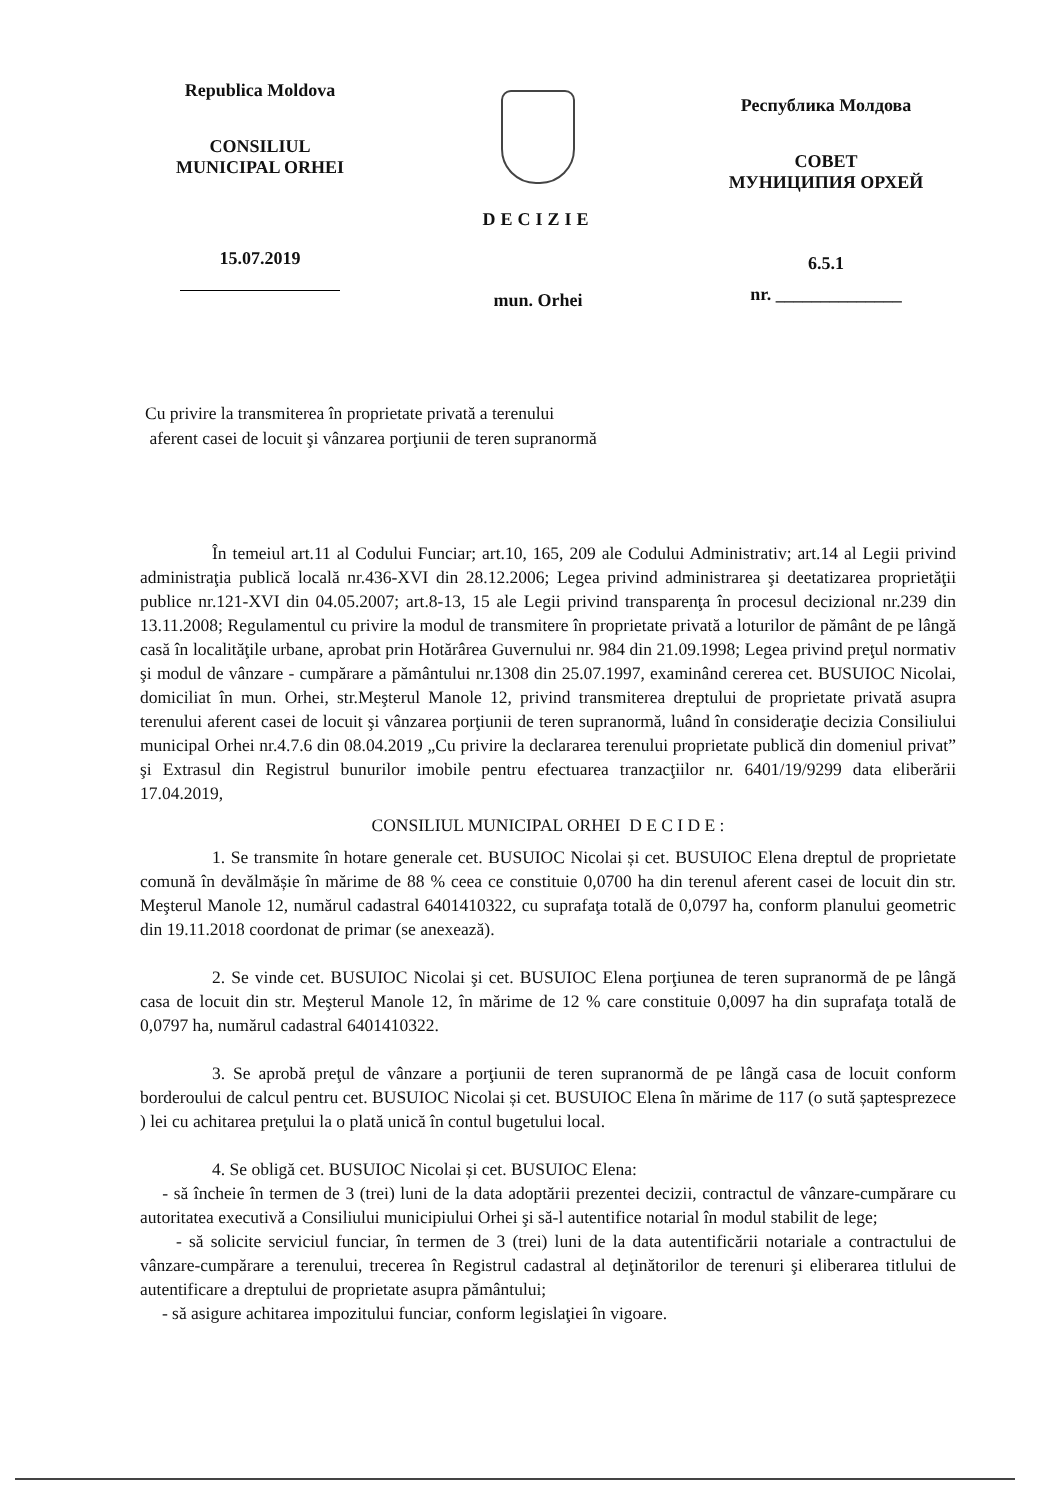Republica Moldova
CONSILIUL
MUNICIPAL ORHEI
15.07.2019
DECIZIE
mun. Orhei
Республика Молдова
СОВЕТ
МУНИЦИПИЯ ОРХЕЙ
6.5.1
nr. ______________
Cu privire la transmiterea în proprietate privată a terenului
aferent casei de locuit şi vânzarea porţiunii de teren supranormă
În temeiul art.11 al Codului Funciar; art.10, 165, 209 ale Codului Administrativ; art.14 al Legii privind administraţia publică locală nr.436-XVI din 28.12.2006; Legea privind administrarea şi deetatizarea proprietăţii publice nr.121-XVI din 04.05.2007; art.8-13, 15 ale Legii privind transparenţa în procesul decizional nr.239 din 13.11.2008; Regulamentul cu privire la modul de transmitere în proprietate privată a loturilor de pământ de pe lângă casă în localităţile urbane, aprobat prin Hotărârea Guvernului nr. 984 din 21.09.1998; Legea privind preţul normativ şi modul de vânzare - cumpărare a pământului nr.1308 din 25.07.1997, examinând cererea cet. BUSUIOC Nicolai, domiciliat în mun. Orhei, str.Meşterul Manole 12, privind transmiterea dreptului de proprietate privată asupra terenului aferent casei de locuit şi vânzarea porţiunii de teren supranormă, luând în consideraţie decizia Consiliului municipal Orhei nr.4.7.6 din 08.04.2019 „Cu privire la declararea terenului proprietate publică din domeniul privat” şi Extrasul din Registrul bunurilor imobile pentru efectuarea tranzacţiilor nr. 6401/19/9299 data eliberării 17.04.2019,
CONSILIUL MUNICIPAL ORHEI D E C I D E :
1. Se transmite în hotare generale cet. BUSUIOC Nicolai și cet. BUSUIOC Elena dreptul de proprietate comună în devălmășie în mărime de 88 % ceea ce constituie 0,0700 ha din terenul aferent casei de locuit din str. Meşterul Manole 12, numărul cadastral 6401410322, cu suprafaţa totală de 0,0797 ha, conform planului geometric din 19.11.2018 coordonat de primar (se anexează).
2. Se vinde cet. BUSUIOC Nicolai şi cet. BUSUIOC Elena porţiunea de teren supranormă de pe lângă casa de locuit din str. Meşterul Manole 12, în mărime de 12 % care constituie 0,0097 ha din suprafaţa totală de 0,0797 ha, numărul cadastral 6401410322.
3. Se aprobă preţul de vânzare a porţiunii de teren supranormă de pe lângă casa de locuit conform borderoului de calcul pentru cet. BUSUIOC Nicolai și cet. BUSUIOC Elena în mărime de 117 (o sută șaptesprezece ) lei cu achitarea preţului la o plată unică în contul bugetului local.
4. Se obligă cet. BUSUIOC Nicolai și cet. BUSUIOC Elena:
- să încheie în termen de 3 (trei) luni de la data adoptării prezentei decizii, contractul de vânzare-cumpărare cu autoritatea executivă a Consiliului municipiului Orhei şi să-l autentifice notarial în modul stabilit de lege;
- să solicite serviciul funciar, în termen de 3 (trei) luni de la data autentificării notariale a contractului de vânzare-cumpărare a terenului, trecerea în Registrul cadastral al deţinătorilor de terenuri şi eliberarea titlului de autentificare a dreptului de proprietate asupra pământului;
- să asigure achitarea impozitului funciar, conform legislaţiei în vigoare.